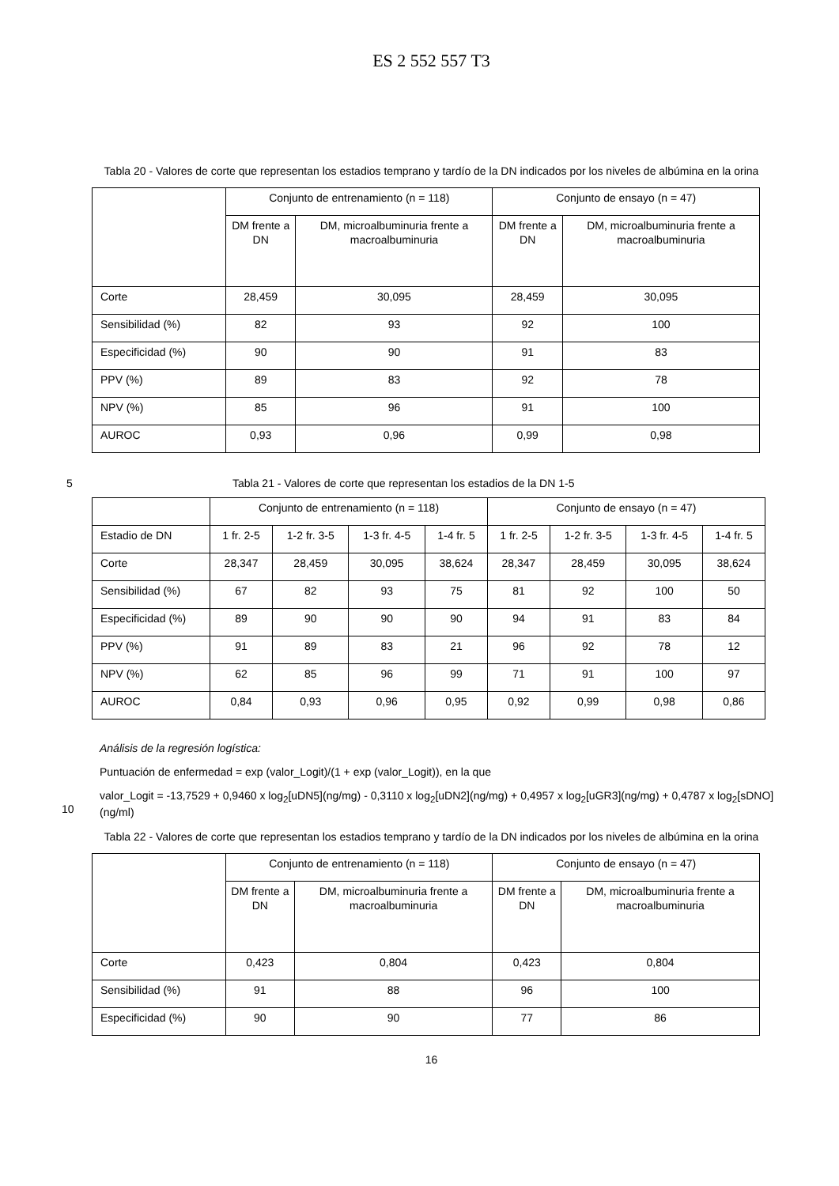ES 2 552 557 T3
Tabla 20 - Valores de corte que representan los estadios temprano y tardío de la DN indicados por los niveles de albúmina en la orina
| | Conjunto de entrenamiento (n = 118) | | Conjunto de ensayo (n = 47) | |
| | DM frente a DN | DM, microalbuminuria frente a macroalbuminuria | DM frente a DN | DM, microalbuminuria frente a macroalbuminuria |
| Corte | 28,459 | 30,095 | 28,459 | 30,095 |
| Sensibilidad (%) | 82 | 93 | 92 | 100 |
| Especificidad (%) | 90 | 90 | 91 | 83 |
| PPV (%) | 89 | 83 | 92 | 78 |
| NPV (%) | 85 | 96 | 91 | 100 |
| AUROC | 0,93 | 0,96 | 0,99 | 0,98 |
5 Tabla 21 - Valores de corte que representan los estadios de la DN 1-5
| | Conjunto de entrenamiento (n = 118) | | | | Conjunto de ensayo (n = 47) | | | |
| Estadio de DN | 1 fr. 2-5 | 1-2 fr. 3-5 | 1-3 fr. 4-5 | 1-4 fr. 5 | 1 fr. 2-5 | 1-2 fr. 3-5 | 1-3 fr. 4-5 | 1-4 fr. 5 |
| Corte | 28,347 | 28,459 | 30,095 | 38,624 | 28,347 | 28,459 | 30,095 | 38,624 |
| Sensibilidad (%) | 67 | 82 | 93 | 75 | 81 | 92 | 100 | 50 |
| Especificidad (%) | 89 | 90 | 90 | 90 | 94 | 91 | 83 | 84 |
| PPV (%) | 91 | 89 | 83 | 21 | 96 | 92 | 78 | 12 |
| NPV (%) | 62 | 85 | 96 | 99 | 71 | 91 | 100 | 97 |
| AUROC | 0,84 | 0,93 | 0,96 | 0,95 | 0,92 | 0,99 | 0,98 | 0,86 |
Análisis de la regresión logística:
Puntuación de enfermedad = exp (valor_Logit)/(1 + exp (valor_Logit)), en la que
10 valor_Logit = -13,7529 + 0,9460 x log<sub>2</sub>[uDN5](ng/mg) - 0,3110 x log<sub>2</sub>[uDN2](ng/mg) + 0,4957 x log<sub>2</sub>[uGR3](ng/mg) + 0,4787 x log<sub>2</sub>[sDNO](ng/ml)
Tabla 22 - Valores de corte que representan los estadios temprano y tardío de la DN indicados por los niveles de albúmina en la orina
| | Conjunto de entrenamiento (n = 118) | | Conjunto de ensayo (n = 47) | |
| | DM frente a DN | DM, microalbuminuria frente a macroalbuminuria | DM frente a DN | DM, microalbuminuria frente a macroalbuminuria |
| Corte | 0,423 | 0,804 | 0,423 | 0,804 |
| Sensibilidad (%) | 91 | 88 | 96 | 100 |
| Especificidad (%) | 90 | 90 | 77 | 86 |
16